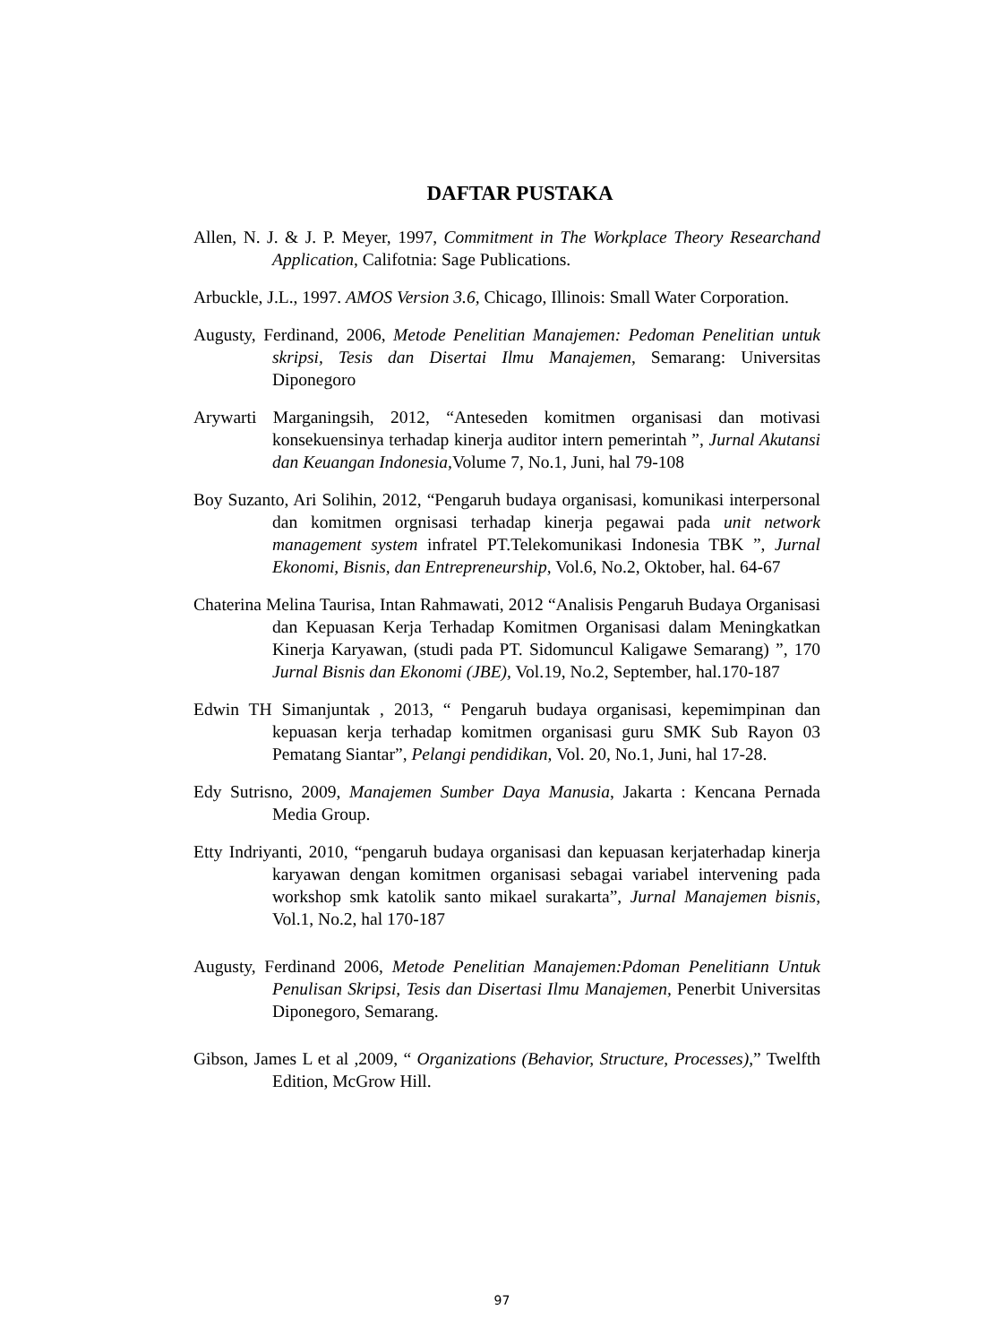DAFTAR PUSTAKA
Allen, N. J. & J. P. Meyer, 1997, Commitment in The Workplace Theory Researchand Application, Califotnia: Sage Publications.
Arbuckle, J.L., 1997. AMOS Version 3.6, Chicago, Illinois: Small Water Corporation.
Augusty, Ferdinand, 2006, Metode Penelitian Manajemen: Pedoman Penelitian untuk skripsi, Tesis dan Disertai Ilmu Manajemen, Semarang: Universitas Diponegoro
Arywarti Marganingsih, 2012, “Anteseden komitmen organisasi dan motivasi konsekuensinya terhadap kinerja auditor intern pemerintah ”, Jurnal Akutansi dan Keuangan Indonesia, Volume 7, No.1, Juni, hal 79-108
Boy Suzanto, Ari Solihin, 2012, “Pengaruh budaya organisasi, komunikasi interpersonal dan komitmen orgnisasi terhadap kinerja pegawai pada unit network management system infratel PT.Telekomunikasi Indonesia TBK ”, Jurnal Ekonomi, Bisnis, dan Entrepreneurship, Vol.6, No.2, Oktober, hal. 64-67
Chaterina Melina Taurisa, Intan Rahmawati, 2012 “Analisis Pengaruh Budaya Organisasi dan Kepuasan Kerja Terhadap Komitmen Organisasi dalam Meningkatkan Kinerja Karyawan, (studi pada PT. Sidomuncul Kaligawe Semarang) ”, 170 Jurnal Bisnis dan Ekonomi (JBE), Vol.19, No.2, September, hal.170-187
Edwin TH Simanjuntak , 2013, “ Pengaruh budaya organisasi, kepemimpinan dan kepuasan kerja terhadap komitmen organisasi guru SMK Sub Rayon 03 Pematang Siantar”, Pelangi pendidikan, Vol. 20, No.1, Juni, hal 17-28.
Edy Sutrisno, 2009, Manajemen Sumber Daya Manusia, Jakarta : Kencana Pernada Media Group.
Etty Indriyanti, 2010, “pengaruh budaya organisasi dan kepuasan kerjaterhadap kinerja karyawan dengan komitmen organisasi sebagai variabel intervening pada workshop smk katolik santo mikael surakarta”, Jurnal Manajemen bisnis, Vol.1, No.2, hal 170-187
Augusty, Ferdinand 2006, Metode Penelitian Manajemen:Pdoman Penelitiann Untuk Penulisan Skripsi, Tesis dan Disertasi Ilmu Manajemen, Penerbit Universitas Diponegoro, Semarang.
Gibson, James L et al ,2009, “ Organizations (Behavior, Structure, Processes),” Twelfth Edition, McGrow Hill.
97